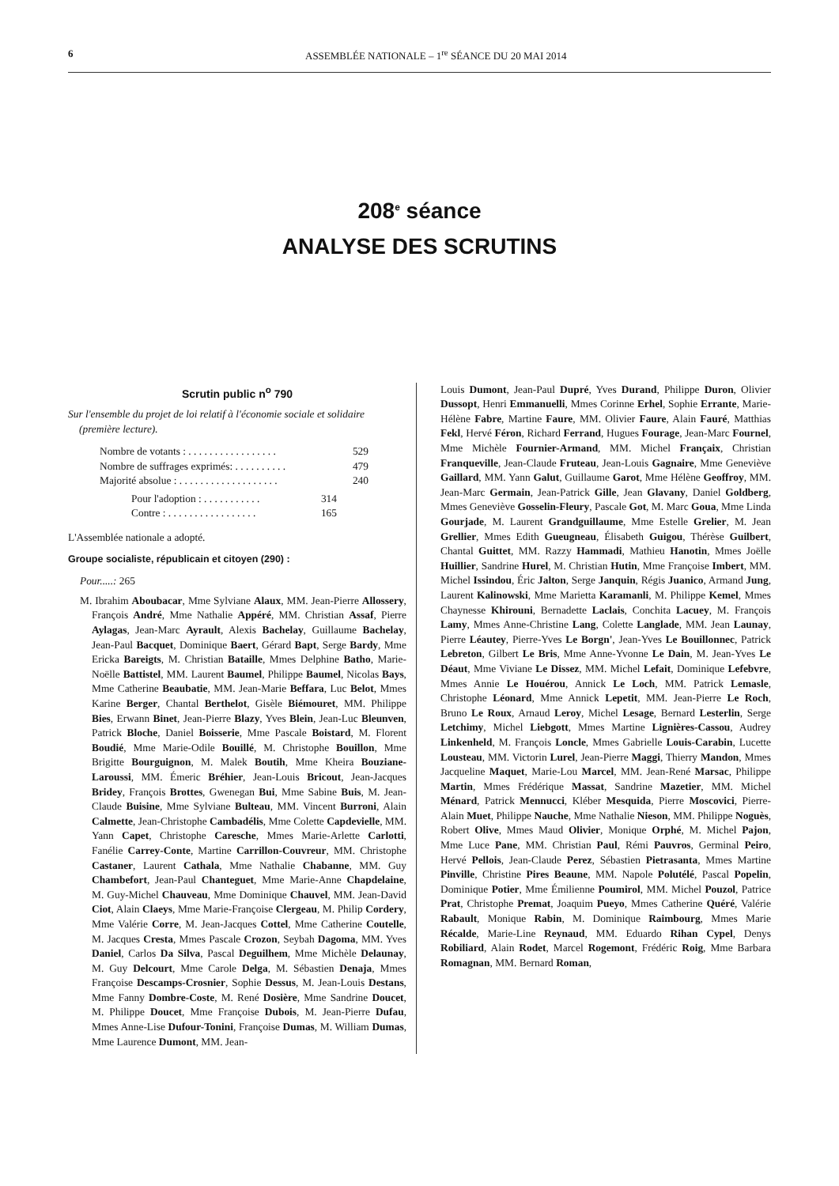6 ASSEMBLÉE NATIONALE – 1<sup>re</sup> SÉANCE DU 20 MAI 2014
208<sup>e</sup> séance
ANALYSE DES SCRUTINS
Scrutin public n<sup>o</sup> 790
Sur l'ensemble du projet de loi relatif à l'économie sociale et solidaire (première lecture).
Nombre de votants : . . . . . . . . . . . . . . . . . 529
Nombre de suffrages exprimés: . . . . . . . . . . 479
Majorité absolue : . . . . . . . . . . . . . . . . . . . 240
Pour l'adoption : . . . . . . . . . . . 314
Contre : . . . . . . . . . . . . . . . . . 165
L'Assemblée nationale a adopté.
Groupe socialiste, républicain et citoyen (290) :
Pour.....: 265
M. Ibrahim Aboubacar, Mme Sylviane Alaux, MM. Jean-Pierre Allossery, François André, Mme Nathalie Appéré, MM. Christian Assaf, Pierre Aylagas, Jean-Marc Ayrault, Alexis Bachelay, Guillaume Bachelay, Jean-Paul Bacquet, Dominique Baert, Gérard Bapt, Serge Bardy, Mme Ericka Bareigts, M. Christian Bataille, Mmes Delphine Batho, Marie-Noëlle Battistel, MM. Laurent Baumel, Philippe Baumel, Nicolas Bays, Mme Catherine Beaubatie, MM. Jean-Marie Beffara, Luc Belot, Mmes Karine Berger, Chantal Berthelot, Gisèle Biémouret, MM. Philippe Bies, Erwann Binet, Jean-Pierre Blazy, Yves Blein, Jean-Luc Bleunven, Patrick Bloche, Daniel Boisserie, Mme Pascale Boistard, M. Florent Boudié, Mme Marie-Odile Bouillé, M. Christophe Bouillon, Mme Brigitte Bourguignon, M. Malek Boutih, Mme Kheira Bouziane-Laroussi, MM. Émeric Bréhier, Jean-Louis Bricout, Jean-Jacques Bridey, François Brottes, Gwenegan Bui, Mme Sabine Buis, M. Jean-Claude Buisine, Mme Sylviane Bulteau, MM. Vincent Burroni, Alain Calmette, Jean-Christophe Cambadélis, Mme Colette Capdevielle, MM. Yann Capet, Christophe Caresche, Mmes Marie-Arlette Carlotti, Fanélie Carrey-Conte, Martine Carrillon-Couvreur, MM. Christophe Castaner, Laurent Cathala, Mme Nathalie Chabanne, MM. Guy Chambefort, Jean-Paul Chanteguet, Mme Marie-Anne Chapdelaine, M. Guy-Michel Chauveau, Mme Dominique Chauvel, MM. Jean-David Ciot, Alain Claeys, Mme Marie-Françoise Clergeau, M. Philip Cordery, Mme Valérie Corre, M. Jean-Jacques Cottel, Mme Catherine Coutelle, M. Jacques Cresta, Mmes Pascale Crozon, Seybah Dagoma, MM. Yves Daniel, Carlos Da Silva, Pascal Deguilhem, Mme Michèle Delaunay, M. Guy Delcourt, Mme Carole Delga, M. Sébastien Denaja, Mmes Françoise Descamps-Crosnier, Sophie Dessus, M. Jean-Louis Destans, Mme Fanny Dombre-Coste, M. René Dosière, Mme Sandrine Doucet, M. Philippe Doucet, Mme Françoise Dubois, M. Jean-Pierre Dufau, Mmes Anne-Lise Dufour-Tonini, Françoise Dumas, M. William Dumas, Mme Laurence Dumont, MM. Jean-
Louis Dumont, Jean-Paul Dupré, Yves Durand, Philippe Duron, Olivier Dussopt, Henri Emmanuelli, Mmes Corinne Erhel, Sophie Errante, Marie-Hélène Fabre, Martine Faure, MM. Olivier Faure, Alain Fauré, Matthias Fekl, Hervé Féron, Richard Ferrand, Hugues Fourage, Jean-Marc Fournel, Mme Michèle Fournier-Armand, MM. Michel Françaix, Christian Franqueville, Jean-Claude Fruteau, Jean-Louis Gagnaire, Mme Geneviève Gaillard, MM. Yann Galut, Guillaume Garot, Mme Hélène Geoffroy, MM. Jean-Marc Germain, Jean-Patrick Gille, Jean Glavany, Daniel Goldberg, Mmes Geneviève Gosselin-Fleury, Pascale Got, M. Marc Goua, Mme Linda Gourjade, M. Laurent Grandguillaume, Mme Estelle Grelier, M. Jean Grellier, Mmes Edith Gueugneau, Élisabeth Guigou, Thérèse Guilbert, Chantal Guittet, MM. Razzy Hammadi, Mathieu Hanotin, Mmes Joëlle Huillier, Sandrine Hurel, M. Christian Hutin, Mme Françoise Imbert, MM. Michel Issindou, Éric Jalton, Serge Janquin, Régis Juanico, Armand Jung, Laurent Kalinowski, Mme Marietta Karamanli, M. Philippe Kemel, Mmes Chaynesse Khirouni, Bernadette Laclais, Conchita Lacuey, M. François Lamy, Mmes Anne-Christine Lang, Colette Langlade, MM. Jean Launay, Pierre Léautey, Pierre-Yves Le Borgn', Jean-Yves Le Bouillonnec, Patrick Lebreton, Gilbert Le Bris, Mme Anne-Yvonne Le Dain, M. Jean-Yves Le Déaut, Mme Viviane Le Dissez, MM. Michel Lefait, Dominique Lefebvre, Mmes Annie Le Houérou, Annick Le Loch, MM. Patrick Lemasle, Christophe Léonard, Mme Annick Lepetit, MM. Jean-Pierre Le Roch, Bruno Le Roux, Arnaud Leroy, Michel Lesage, Bernard Lesterlin, Serge Letchimy, Michel Liebgott, Mmes Martine Lignières-Cassou, Audrey Linkenheld, M. François Loncle, Mmes Gabrielle Louis-Carabin, Lucette Lousteau, MM. Victorin Lurel, Jean-Pierre Maggi, Thierry Mandon, Mmes Jacqueline Maquet, Marie-Lou Marcel, MM. Jean-René Marsac, Philippe Martin, Mmes Frédérique Massat, Sandrine Mazetier, MM. Michel Ménard, Patrick Mennucci, Kléber Mesquida, Pierre Moscovici, Pierre-Alain Muet, Philippe Nauche, Mme Nathalie Nieson, MM. Philippe Noguès, Robert Olive, Mmes Maud Olivier, Monique Orphé, M. Michel Pajon, Mme Luce Pane, MM. Christian Paul, Rémi Pauvros, Germinal Peiro, Hervé Pellois, Jean-Claude Perez, Sébastien Pietrasanta, Mmes Martine Pinville, Christine Pires Beaune, MM. Napole Polutélé, Pascal Popelin, Dominique Potier, Mme Émilienne Poumirol, MM. Michel Pouzol, Patrice Prat, Christophe Premat, Joaquim Pueyo, Mmes Catherine Quéré, Valérie Rabault, Monique Rabin, M. Dominique Raimbourg, Mmes Marie Récalde, Marie-Line Reynaud, MM. Eduardo Rihan Cypel, Denys Robiliard, Alain Rodet, Marcel Rogemont, Frédéric Roig, Mme Barbara Romagnan, MM. Bernard Roman,